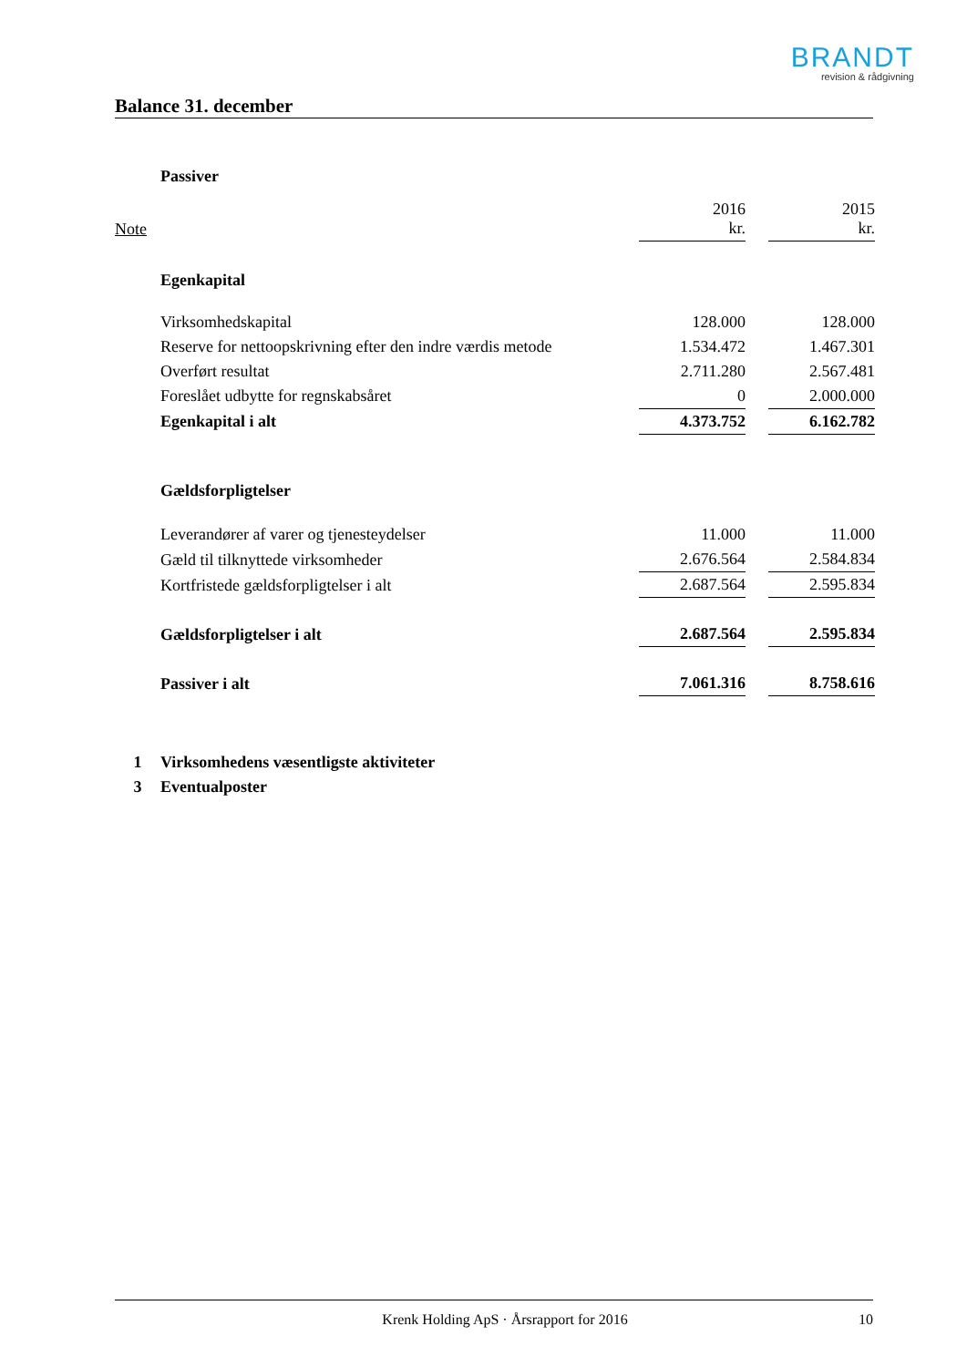BRANDT
revision & rådgivning
Balance 31. december
| | Passiver | | | |
| Note | | 2016 kr. | | 2015 kr. |
| | Egenkapital | | | |
| | Virksomhedskapital | 128.000 | | 128.000 |
| | Reserve for nettoopskrivning efter den indre værdis metode | 1.534.472 | | 1.467.301 |
| | Overført resultat | 2.711.280 | | 2.567.481 |
| | Foreslået udbytte for regnskabsåret | 0 | | 2.000.000 |
| | Egenkapital i alt | 4.373.752 | | 6.162.782 |
| | Gældsforpligtelser | | | |
| | Leverandører af varer og tjenesteydelser | 11.000 | | 11.000 |
| | Gæld til tilknyttede virksomheder | 2.676.564 | | 2.584.834 |
| | Kortfristede gældsforpligtelser i alt | 2.687.564 | | 2.595.834 |
| | Gældsforpligtelser i alt | 2.687.564 | | 2.595.834 |
| | Passiver i alt | 7.061.316 | | 8.758.616 |
| 1 | Virksomhedens væsentligste aktiviteter | | | |
| 3 | Eventualposter | | | |
Krenk Holding ApS · Årsrapport for 2016 10